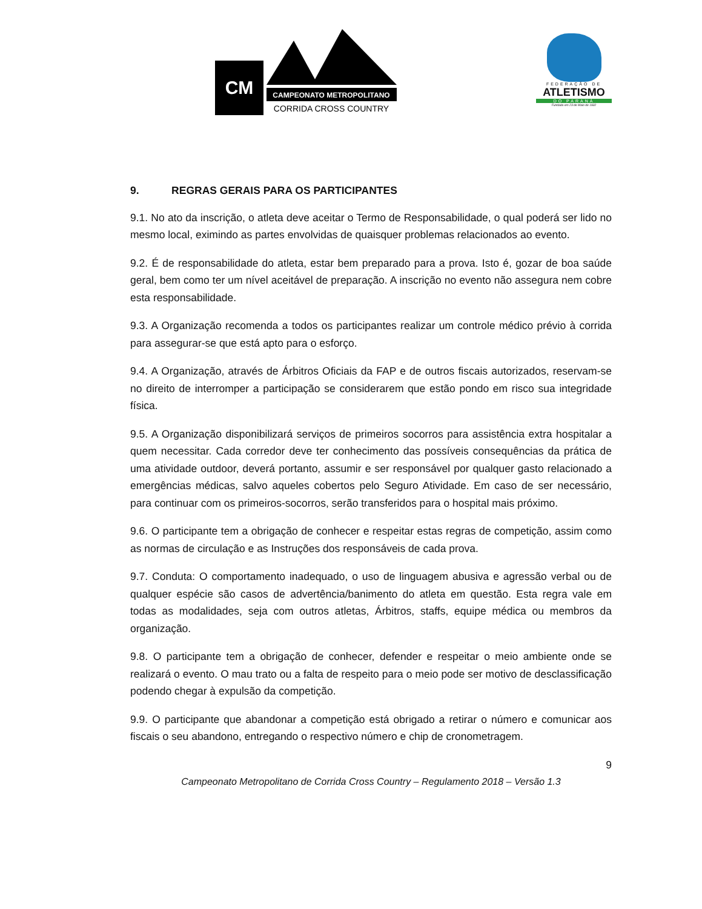CAMPEONATO METROPOLITANO
CORRIDA CROSS COUNTRY
CM
FEDERAÇÃO DE
ATLETISMO
DO PARANÁ
Fundada em 23 de Maio de 1932
9. REGRAS GERAIS PARA OS PARTICIPANTES
9.1. No ato da inscrição, o atleta deve aceitar o Termo de Responsabilidade, o qual poderá ser lido no mesmo local, eximindo as partes envolvidas de quaisquer problemas relacionados ao evento.
9.2. É de responsabilidade do atleta, estar bem preparado para a prova. Isto é, gozar de boa saúde geral, bem como ter um nível aceitável de preparação. A inscrição no evento não assegura nem cobre esta responsabilidade.
9.3. A Organização recomenda a todos os participantes realizar um controle médico prévio à corrida para assegurar-se que está apto para o esforço.
9.4. A Organização, através de Árbitros Oficiais da FAP e de outros fiscais autorizados, reservam-se no direito de interromper a participação se considerarem que estão pondo em risco sua integridade física.
9.5. A Organização disponibilizará serviços de primeiros socorros para assistência extra hospitalar a quem necessitar. Cada corredor deve ter conhecimento das possíveis consequências da prática de uma atividade outdoor, deverá portanto, assumir e ser responsável por qualquer gasto relacionado a emergências médicas, salvo aqueles cobertos pelo Seguro Atividade. Em caso de ser necessário, para continuar com os primeiros-socorros, serão transferidos para o hospital mais próximo.
9.6. O participante tem a obrigação de conhecer e respeitar estas regras de competição, assim como as normas de circulação e as Instruções dos responsáveis de cada prova.
9.7. Conduta: O comportamento inadequado, o uso de linguagem abusiva e agressão verbal ou de qualquer espécie são casos de advertência/banimento do atleta em questão. Esta regra vale em todas as modalidades, seja com outros atletas, Árbitros, staffs, equipe médica ou membros da organização.
9.8. O participante tem a obrigação de conhecer, defender e respeitar o meio ambiente onde se realizará o evento. O mau trato ou a falta de respeito para o meio pode ser motivo de desclassificação podendo chegar à expulsão da competição.
9.9. O participante que abandonar a competição está obrigado a retirar o número e comunicar aos fiscais o seu abandono, entregando o respectivo número e chip de cronometragem.
9
Campeonato Metropolitano de Corrida Cross Country – Regulamento 2018 – Versão 1.3